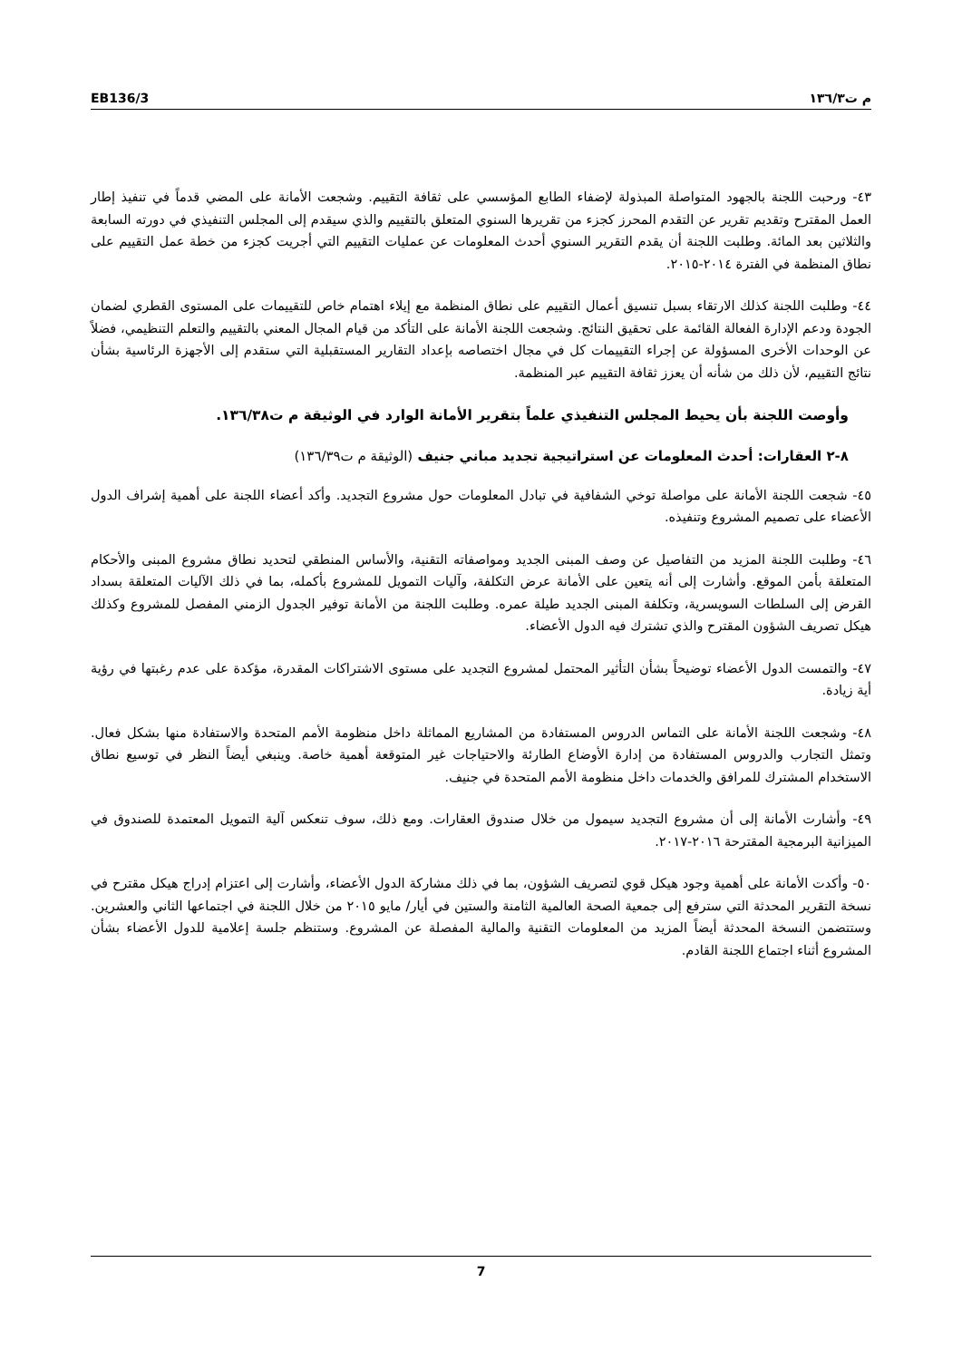EB136/3 م ت١٣٦/٣
٤٣- ورحبت اللجنة بالجهود المتواصلة المبذولة لإضفاء الطابع المؤسسي على ثقافة التقييم. وشجعت الأمانة على المضي قدماً في تنفيذ إطار العمل المقترح وتقديم تقرير عن التقدم المحرز كجزء من تقريرها السنوي المتعلق بالتقييم والذي سيقدم إلى المجلس التنفيذي في دورته السابعة والثلاثين بعد المائة. وطلبت اللجنة أن يقدم التقرير السنوي أحدث المعلومات عن عمليات التقييم التي أجريت كجزء من خطة عمل التقييم على نطاق المنظمة في الفترة ٢٠١٤-٢٠١٥.
٤٤- وطلبت اللجنة كذلك الارتقاء بسبل تنسيق أعمال التقييم على نطاق المنظمة مع إيلاء اهتمام خاص للتقييمات على المستوى القطري لضمان الجودة ودعم الإدارة الفعالة القائمة على تحقيق النتائج. وشجعت اللجنة الأمانة على التأكد من قيام المجال المعني بالتقييم والتعلم التنظيمي، فضلاً عن الوحدات الأخرى المسؤولة عن إجراء التقييمات كل في مجال اختصاصه بإعداد التقارير المستقبلية التي ستقدم إلى الأجهزة الرئاسية بشأن نتائج التقييم، لأن ذلك من شأنه أن يعزز ثقافة التقييم عبر المنظمة.
وأوصت اللجنة بأن يحيط المجلس التنفيذي علماً بتقرير الأمانة الوارد في الوثيقة م ت١٣٦/٣٨.
٨-٢ العقارات: أحدث المعلومات عن استراتيجية تجديد مباني جنيف (الوثيقة م ت١٣٦/٣٩)
٤٥- شجعت اللجنة الأمانة على مواصلة توخي الشفافية في تبادل المعلومات حول مشروع التجديد. وأكد أعضاء اللجنة على أهمية إشراف الدول الأعضاء على تصميم المشروع وتنفيذه.
٤٦- وطلبت اللجنة المزيد من التفاصيل عن وصف المبنى الجديد ومواصفاته التقنية، والأساس المنطقي لتحديد نطاق مشروع المبنى والأحكام المتعلقة بأمن الموقع. وأشارت إلى أنه يتعين على الأمانة عرض التكلفة، وآليات التمويل للمشروع بأكمله، بما في ذلك الآليات المتعلقة بسداد القرض إلى السلطات السويسرية، وتكلفة المبنى الجديد طيلة عمره. وطلبت اللجنة من الأمانة توفير الجدول الزمني المفصل للمشروع وكذلك هيكل تصريف الشؤون المقترح والذي تشترك فيه الدول الأعضاء.
٤٧- والتمست الدول الأعضاء توضيحاً بشأن التأثير المحتمل لمشروع التجديد على مستوى الاشتراكات المقدرة، مؤكدة على عدم رغبتها في رؤية أية زيادة.
٤٨- وشجعت اللجنة الأمانة على التماس الدروس المستفادة من المشاريع المماثلة داخل منظومة الأمم المتحدة والاستفادة منها بشكل فعال. وتمثل التجارب والدروس المستفادة من إدارة الأوضاع الطارئة والاحتياجات غير المتوقعة أهمية خاصة. وينبغي أيضاً النظر في توسيع نطاق الاستخدام المشترك للمرافق والخدمات داخل منظومة الأمم المتحدة في جنيف.
٤٩- وأشارت الأمانة إلى أن مشروع التجديد سيمول من خلال صندوق العقارات. ومع ذلك، سوف تنعكس آلية التمويل المعتمدة للصندوق في الميزانية البرمجية المقترحة ٢٠١٦-٢٠١٧.
٥٠- وأكدت الأمانة على أهمية وجود هيكل قوي لتصريف الشؤون، بما في ذلك مشاركة الدول الأعضاء، وأشارت إلى اعتزام إدراج هيكل مقترح في نسخة التقرير المحدثة التي سترفع إلى جمعية الصحة العالمية الثامنة والستين في أيار/ مايو ٢٠١٥ من خلال اللجنة في اجتماعها الثاني والعشرين. وستتضمن النسخة المحدثة أيضاً المزيد من المعلومات التقنية والمالية المفصلة عن المشروع. وستنظم جلسة إعلامية للدول الأعضاء بشأن المشروع أثناء اجتماع اللجنة القادم.
7